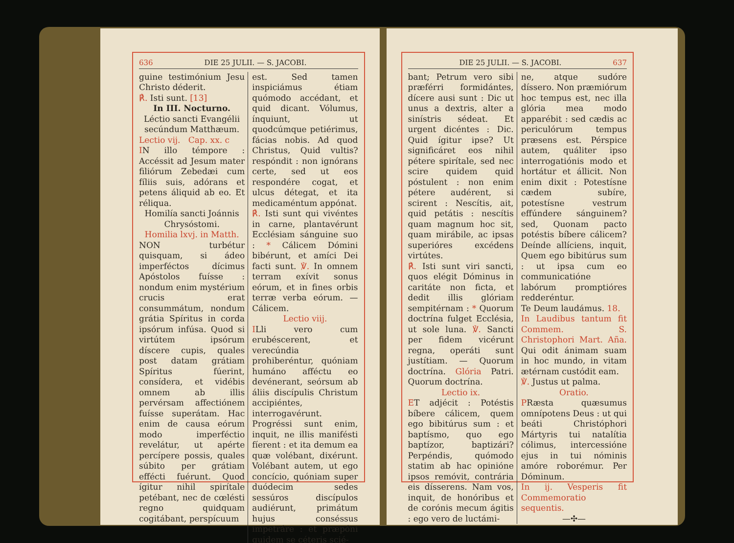636 DIE 25 JULII. — S. JACOBI.
guine testimónium Jesu Christo déderit.
℟. Isti sunt. [13]
In III. Nocturno.
Léctio sancti Evangélii secúndum Matthæum.
Lectio vij. Cap. xx. c
IN illo témpore : Accéssit ad Jesum mater filiórum Zebedæi cum fíliis suis, adórans et petens áliquid ab eo. Et réliqua.
Homilía sancti Joánnis Chrysóstomi.
Homilia lxvj. in Matth.
NON turbétur quisquam, si ádeo imperféctos dícimus Apóstolos fuísse : nondum enim mystérium crucis erat consummátum, nondum grátia Spíritus in corda ipsórum infúsa. Quod si virtútem ipsórum díscere cupis, quales post datam grátiam Spíritus fúerint, consídera, et vidébis omnem ab illis pervérsam affectiónem fuísse superátam. Hac enim de causa eórum modo imperféctio revelátur, ut apérte percípere possis, quales súbito per grátiam effécti fuérunt. Quod ígitur nihil spirítale petébant, nec de cœlésti regno quidquam cogitábant, perspícuum
est. Sed tamen inspiciámus étiam quómodo accédant, et quid dicant. Vólumus, ínquiunt, ut quodcúmque petiérimus, fácias nobis. Ad quod Christus, Quid vultis? respóndit : non ignórans certe, sed ut eos respondére cogat, et ulcus détegat, et ita medicaméntum appónat.
℟. Isti sunt qui vivéntes in carne, plantavérunt Ecclésiam sánguine suo : * Cálicem Dómini bibérunt, et amíci Dei facti sunt. ℣. In omnem terram exívit sonus eórum, et in fines orbis terræ verba eórum. — Cálicem.
Lectio viij.
ILli vero cum erubéscerent, et verecúndia prohiberéntur, quóniam humáno afféctu eo devénerant, seórsum ab áliis discípulis Christum accipiéntes, interrogavérunt. Progréssi sunt enim, inquit, ne illis manifésti fíerent : et ita demum ea quæ volébant, dixérunt. Volébant autem, ut ego concício, quóniam super duódecim sedes sessúros discípulos audiérunt, primátum hujus conséssus impetráre : et præpóni quidem se céteris scié-
DIE 25 JULII. — S. JACOBI. 637
bant; Petrum vero sibi præférri formidántes, dícere ausi sunt : Dic ut unus a dextris, alter a sinístris sédeat. Et urgent dicéntes : Dic. Quid ígitur ipse? Ut significáret eos nihil pétere spirítale, sed nec scire quidem quid póstulent : non enim pétere audérent, si scirent : Nescítis, ait, quid petátis : nescítis quam magnum hoc sit, quam mirábile, ac ipsas superióres excédens virtútes.
℟. Isti sunt viri sancti, quos elégit Dóminus in caritáte non ficta, et dedit illis glóriam sempitérnam : * Quorum doctrína fulget Ecclésia, ut sole luna. ℣. Sancti per fidem vicérunt regna, operáti sunt justítiam. — Quorum doctrína. Glória Patri. Quorum doctrína.
Lectio ix.
ET adjécit : Potéstis bíbere cálicem, quem ego bibitúrus sum : et baptísmo, quo ego baptízor, baptizári? Perpéndis, quómodo statim ab hac opinióne ipsos remóvit, contrária eis dísserens. Nam vos, inquit, de honóribus et de corónis mecum ágitis : ego vero de luctámi-
ne, atque sudóre díssero. Non præmiórum hoc tempus est, nec illa glória mea modo apparébit : sed cædis ac periculórum tempus præsens est. Pérspice autem, quáliter ipso interrogatiónis modo et hortátur et állicit. Non enim dixit : Potestísne cædem subíre, potestísne vestrum effúndere sánguinem? sed, Quonam pacto potéstis bíbere cálicem? Deínde allíciens, inquit, Quem ego bibitúrus sum : ut ipsa cum eo communicatióne labórum promptióres redderéntur.
Te Deum laudámus. 18.
In Laudibus tantum fit Commem. S. Christophori Mart. Aña. Qui odit ánimam suam in hoc mundo, in vitam ætérnam custódit eam.
℣. Justus ut palma.
Oratio.
PRæsta quæsumus omnípotens Deus : ut qui beáti Christóphori Mártyris tui natalítia cólimus, intercessióne ejus in tui nóminis amóre roborémur. Per Dóminum.
In ij. Vesperis fit Commemoratio sequentis.
—✣—